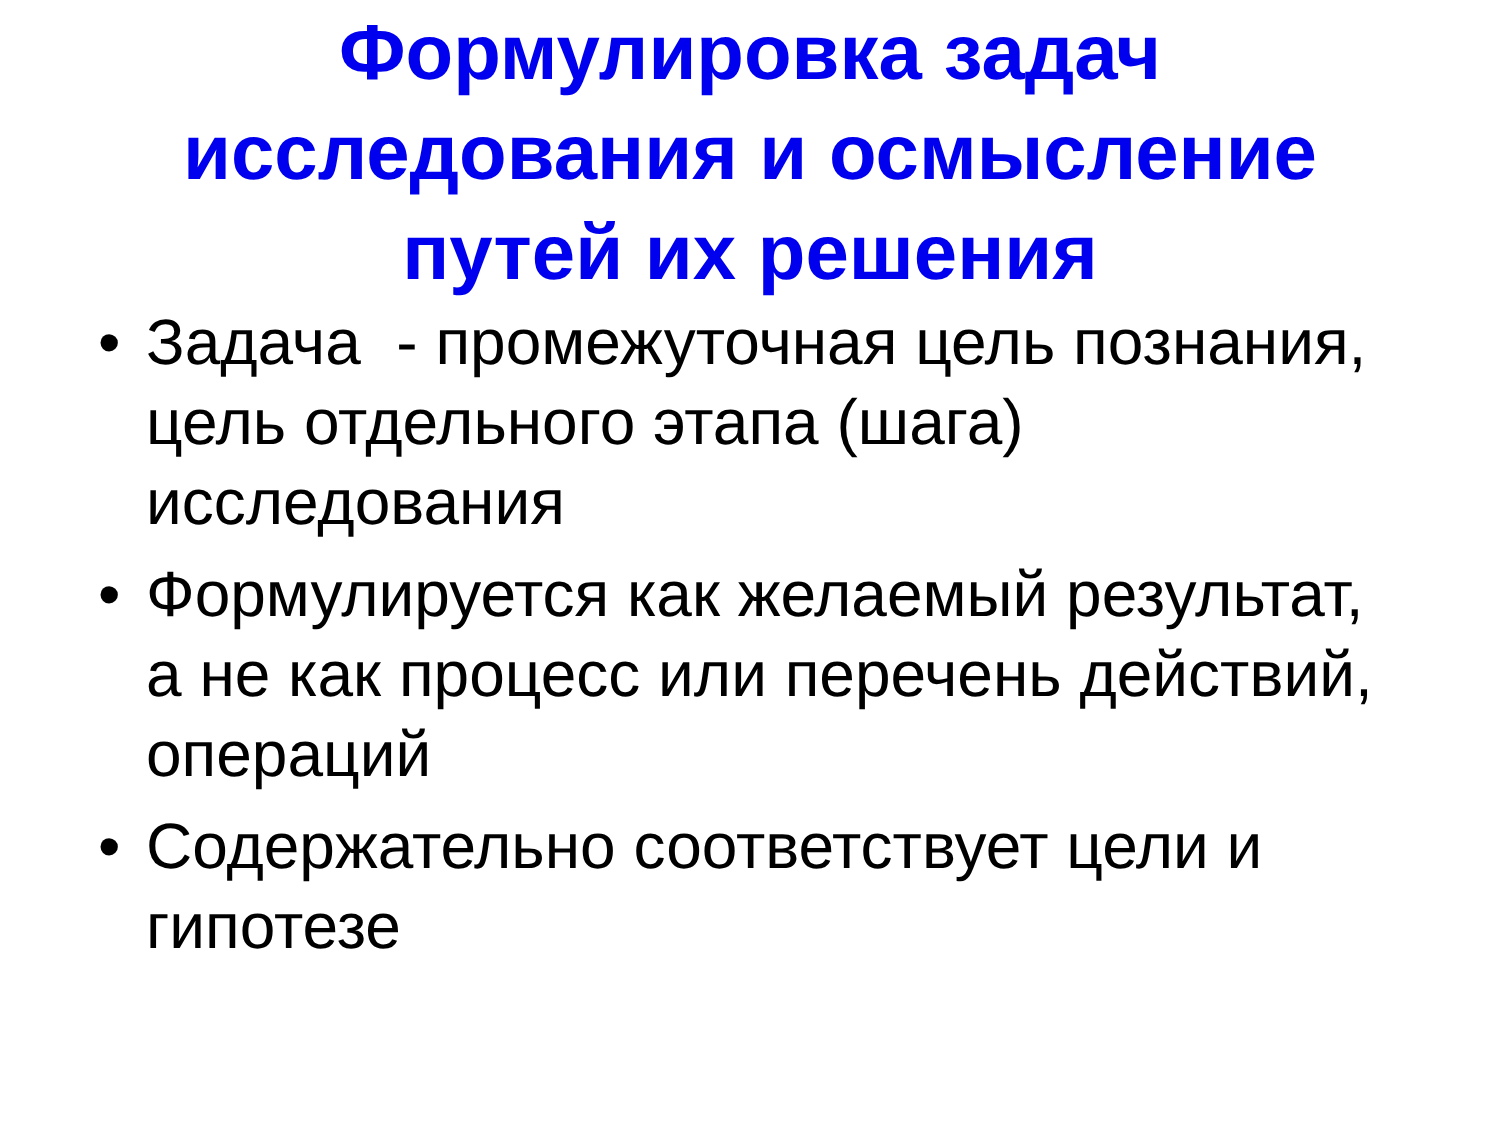Формулировка задач
исследования и осмысление
путей их решения
• Задача - промежуточная цель познания, цель отдельного этапа (шага) исследования
• Формулируется как желаемый результат, а не как процесс или перечень действий, операций
• Содержательно соответствует цели и гипотезе